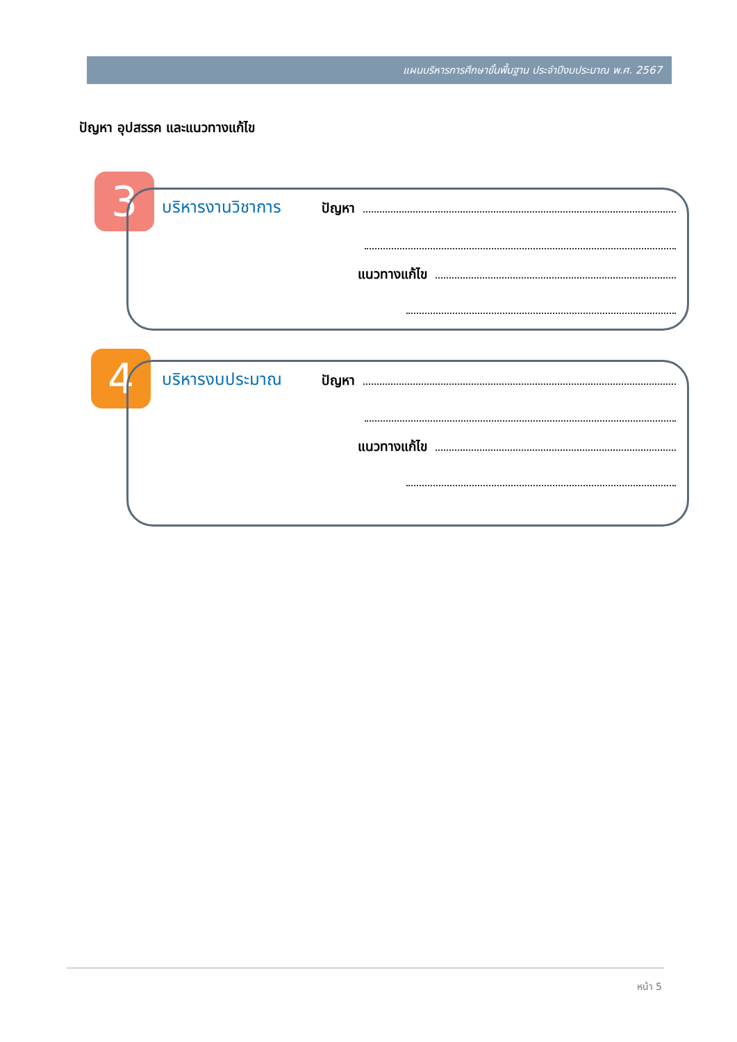แผนบริหารการศึกษาขั้นพื้นฐาน ประจำปีงบประมาณ พ.ศ. 2567
ปัญหา อุปสรรค และแนวทางแก้ไข
3
บริหารงานวิชาการ ปัญหา
แนวทางแก้ไข
4
บริหารงบประมาณ ปัญหา
แนวทางแก้ไข
หน้า 5